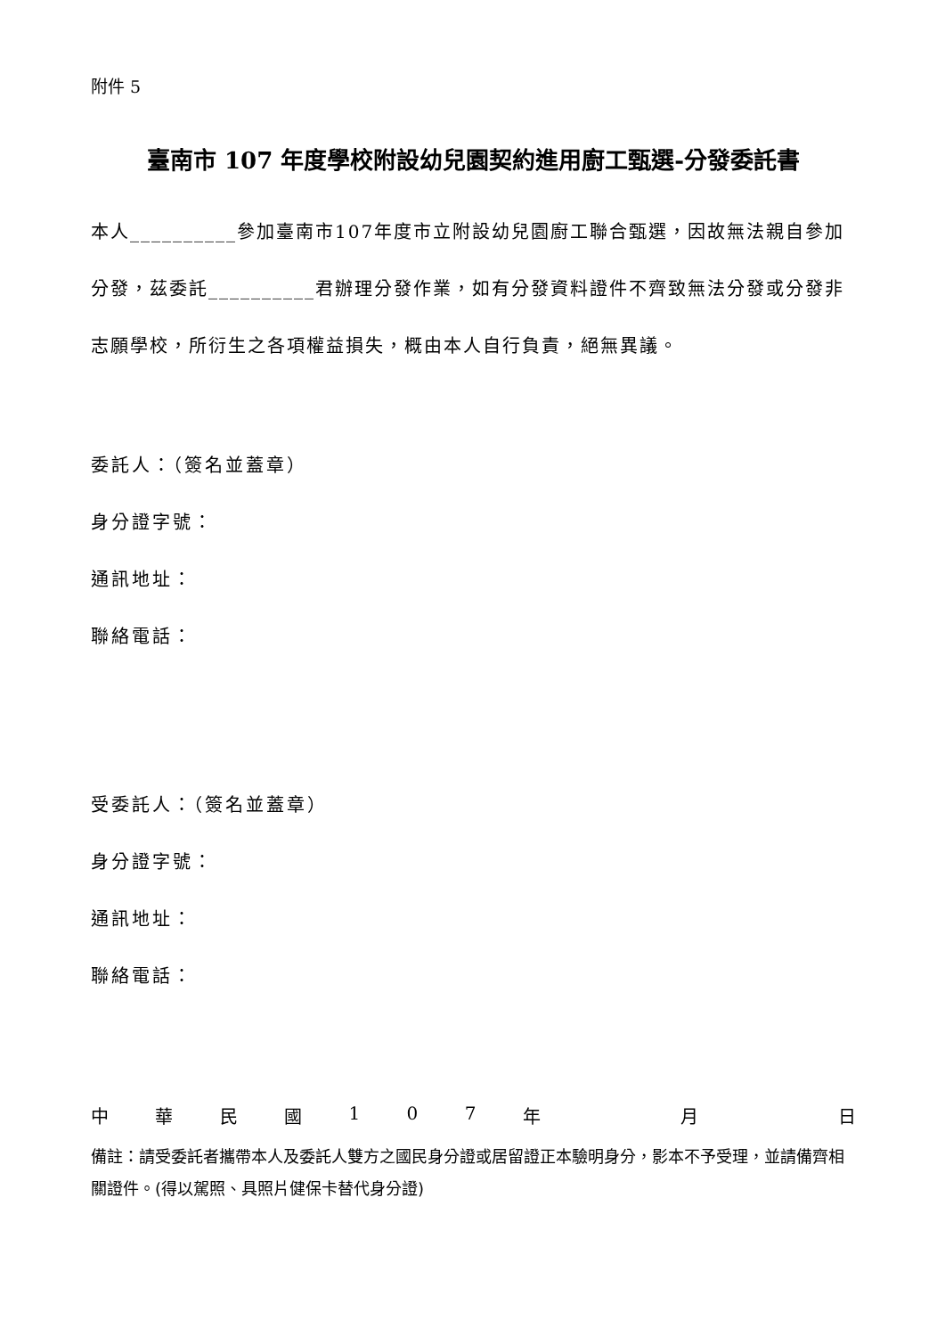附件 5
臺南市 107 年度學校附設幼兒園契約進用廚工甄選-分發委託書
本人__________參加臺南市107年度市立附設幼兒園廚工聯合甄選，因故無法親自參加分發，茲委託__________君辦理分發作業，如有分發資料證件不齊致無法分發或分發非志願學校，所衍生之各項權益損失，概由本人自行負責，絕無異議。
委託人：（簽名並蓋章）
身分證字號：
通訊地址：
聯絡電話：
受委託人：（簽名並蓋章）
身分證字號：
通訊地址：
聯絡電話：
中 華 民 國 1 0 7 年 月 日
備註：請受委託者攜帶本人及委託人雙方之國民身分證或居留證正本驗明身分，影本不予受理，並請備齊相關證件。(得以駕照、具照片健保卡替代身分證)